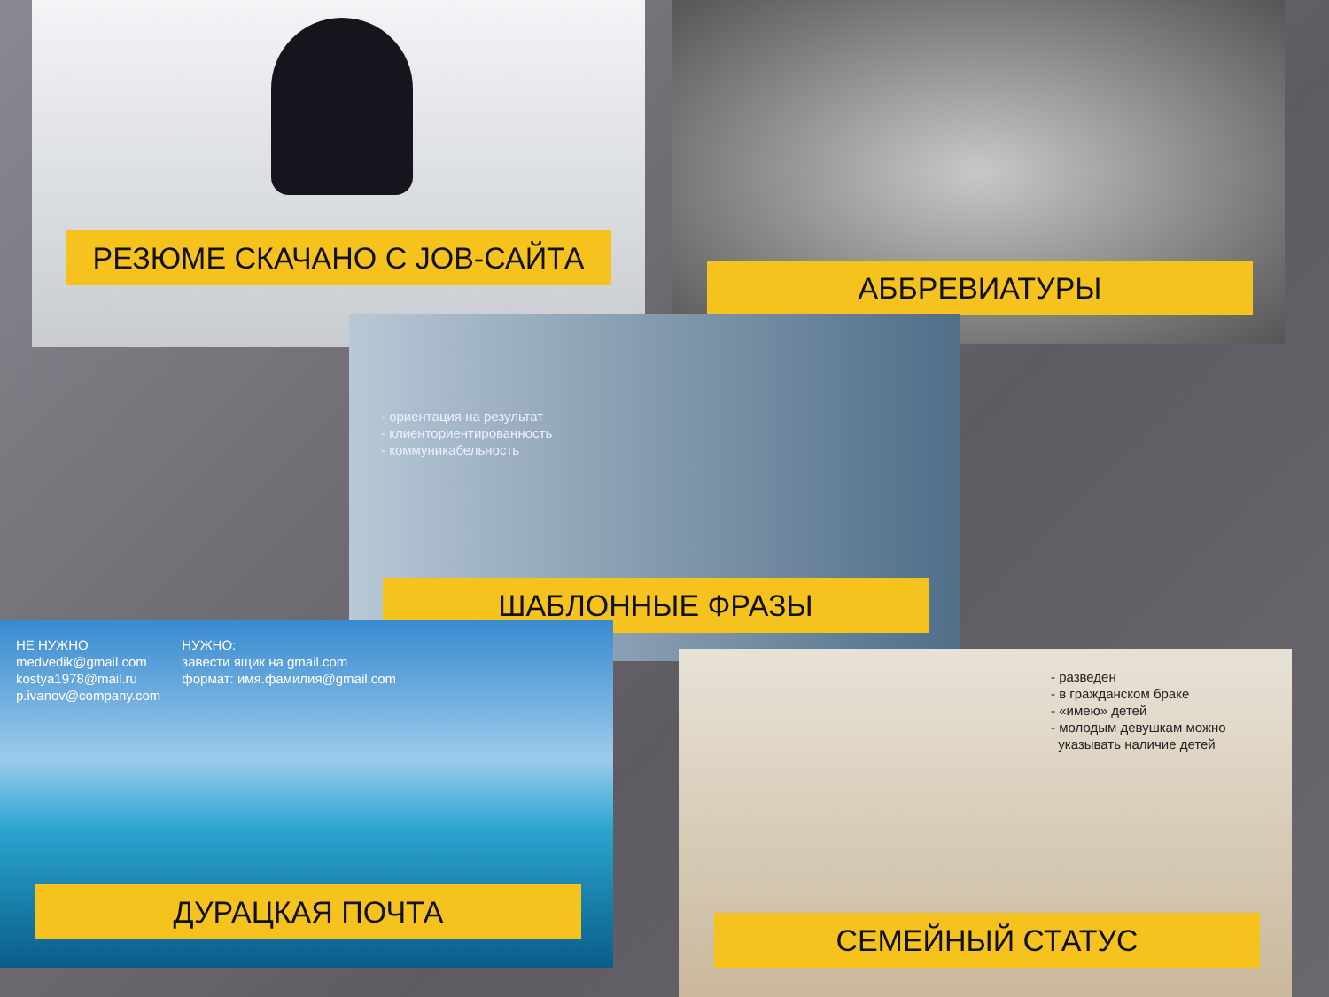РЕЗЮМЕ СКАЧАНО С JOB-САЙТА АББРЕВИАТУРЫ
- ориентация на результат
- клиенториентированность
- коммуникабельность
ШАБЛОННЫЕ ФРАЗЫ
НЕ НУЖНО
medvedik@gmail.com
kostya1978@mail.ru
p.ivanov@company.com
НУЖНО:
завести ящик на gmail.com
формат: имя.фамилия@gmail.com
ДУРАЦКАЯ ПОЧТА
- разведен
- в гражданском браке
- «имею» детей
- молодым девушкам можно
указывать наличие детей
СЕМЕЙНЫЙ СТАТУС